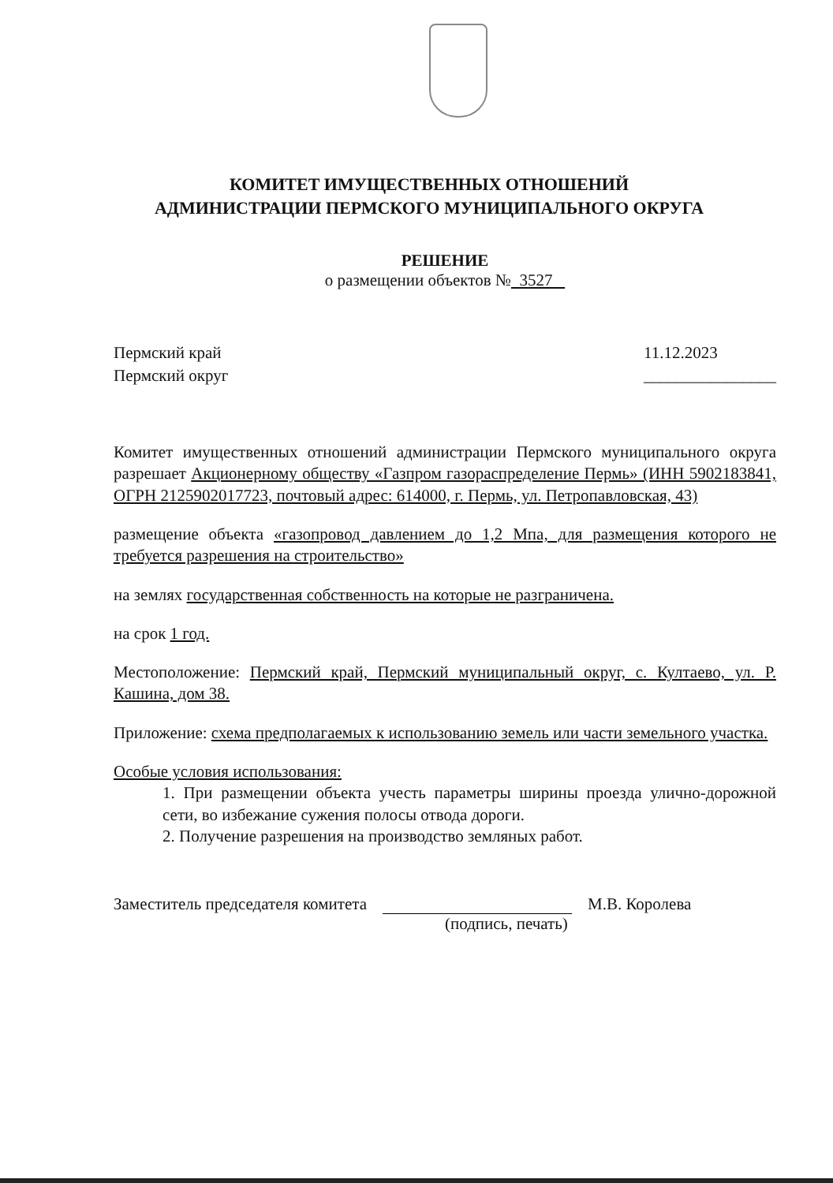КОМИТЕТ ИМУЩЕСТВЕННЫХ ОТНОШЕНИЙ
АДМИНИСТРАЦИИ ПЕРМСКОГО МУНИЦИПАЛЬНОГО ОКРУГА
РЕШЕНИЕ
о размещении объектов № 3527
Пермский край
Пермский округ
11.12.2023
________________
Комитет имущественных отношений администрации Пермского муниципального округа разрешает Акционерному обществу «Газпром газораспределение Пермь» (ИНН 5902183841, ОГРН 2125902017723, почтовый адрес: 614000, г. Пермь, ул. Петропавловская, 43)
размещение объекта «газопровод давлением до 1,2 Мпа, для размещения которого не требуется разрешения на строительство»
на землях государственная собственность на которые не разграничена.
на срок 1 год.
Местоположение: Пермский край, Пермский муниципальный округ, с. Култаево, ул. Р. Кашина, дом 38.
Приложение: схема предполагаемых к использованию земель или части земельного участка.
Особые условия использования:
1. При размещении объекта учесть параметры ширины проезда улично-дорожной сети, во избежание сужения полосы отвода дороги.
2. Получение разрешения на производство земляных работ.
Заместитель председателя комитета
М.В. Королева
(подпись, печать)